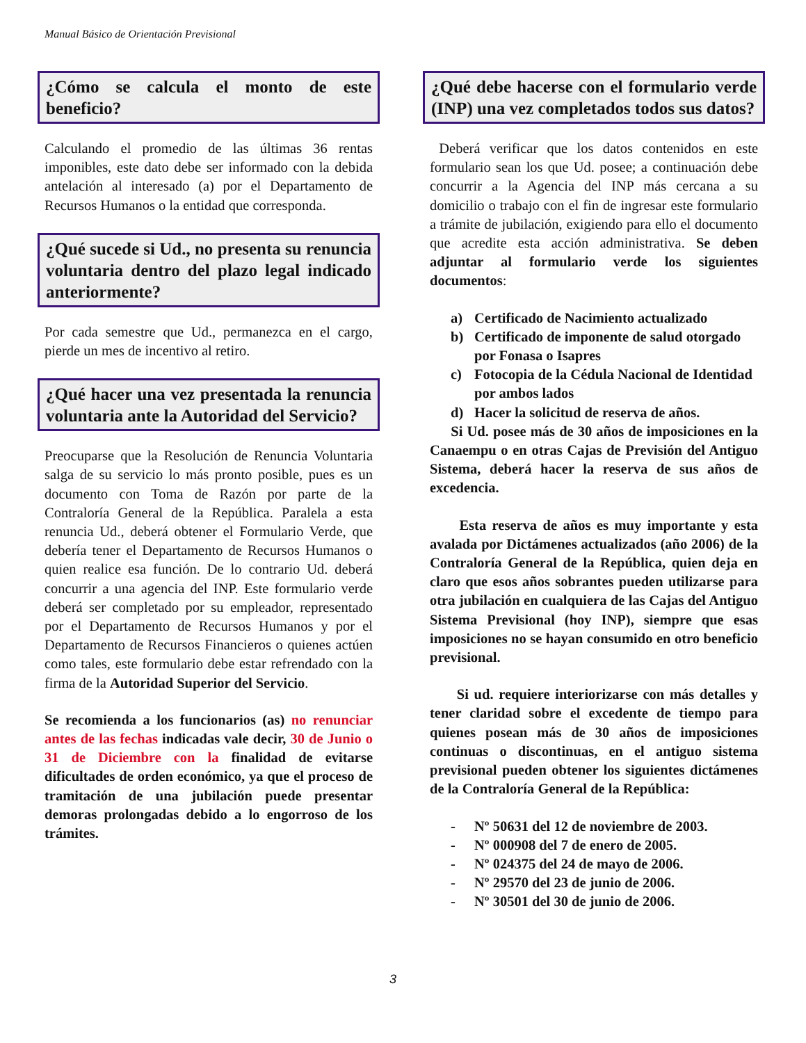Manual Básico de Orientación Previsional
¿Cómo se calcula el monto de este beneficio?
Calculando el promedio de las últimas 36 rentas imponibles, este dato debe ser informado con la debida antelación al interesado (a) por el Departamento de Recursos Humanos o la entidad que corresponda.
¿Qué sucede si Ud., no presenta su renuncia voluntaria dentro del plazo legal indicado anteriormente?
Por cada semestre que Ud., permanezca en el cargo, pierde un mes de incentivo al retiro.
¿Qué hacer una vez presentada la renuncia voluntaria ante la Autoridad del Servicio?
Preocuparse que la Resolución de Renuncia Voluntaria salga de su servicio lo más pronto posible, pues es un documento con Toma de Razón por parte de la Contraloría General de la República. Paralela a esta renuncia Ud., deberá obtener el Formulario Verde, que debería tener el Departamento de Recursos Humanos o quien realice esa función. De lo contrario Ud. deberá concurrir a una agencia del INP. Este formulario verde deberá ser completado por su empleador, representado por el Departamento de Recursos Humanos y por el Departamento de Recursos Financieros o quienes actúen como tales, este formulario debe estar refrendado con la firma de la Autoridad Superior del Servicio.
Se recomienda a los funcionarios (as) no renunciar antes de las fechas indicadas vale decir, 30 de Junio o 31 de Diciembre con la finalidad de evitarse dificultades de orden económico, ya que el proceso de tramitación de una jubilación puede presentar demoras prolongadas debido a lo engorroso de los trámites.
¿Qué debe hacerse con el formulario verde (INP) una vez completados todos sus datos?
Deberá verificar que los datos contenidos en este formulario sean los que Ud. posee; a continuación debe concurrir a la Agencia del INP más cercana a su domicilio o trabajo con el fin de ingresar este formulario a trámite de jubilación, exigiendo para ello el documento que acredite esta acción administrativa. Se deben adjuntar al formulario verde los siguientes documentos:
a) Certificado de Nacimiento actualizado
b) Certificado de imponente de salud otorgado por Fonasa o Isapres
c) Fotocopia de la Cédula Nacional de Identidad por ambos lados
d) Hacer la solicitud de reserva de años.
Si Ud. posee más de 30 años de imposiciones en la Canaempu o en otras Cajas de Previsión del Antiguo Sistema, deberá hacer la reserva de sus años de excedencia.
Esta reserva de años es muy importante y esta avalada por Dictámenes actualizados (año 2006) de la Contraloría General de la República, quien deja en claro que esos años sobrantes pueden utilizarse para otra jubilación en cualquiera de las Cajas del Antiguo Sistema Previsional (hoy INP), siempre que esas imposiciones no se hayan consumido en otro beneficio previsional.
Si ud. requiere interiorizarse con más detalles y tener claridad sobre el excedente de tiempo para quienes posean más de 30 años de imposiciones continuas o discontinuas, en el antiguo sistema previsional pueden obtener los siguientes dictámenes de la Contraloría General de la República:
- Nº 50631 del 12 de noviembre de 2003.
- Nº 000908 del 7 de enero de 2005.
- Nº 024375 del 24 de mayo de 2006.
- Nº 29570 del 23 de junio de 2006.
- Nº 30501 del 30 de junio de 2006.
3